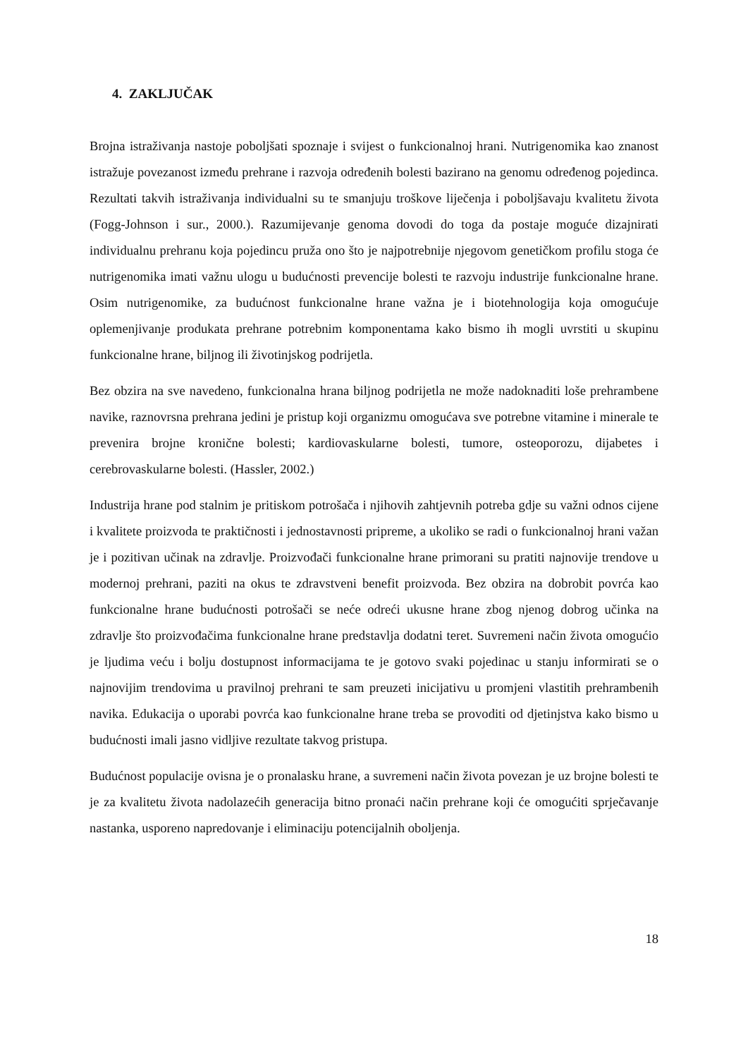4. ZAKLJUČAK
Brojna istraživanja nastoje poboljšati spoznaje i svijest o funkcionalnoj hrani. Nutrigenomika kao znanost istražuje povezanost između prehrane i razvoja određenih bolesti bazirano na genomu određenog pojedinca. Rezultati takvih istraživanja individualni su te smanjuju troškove liječenja i poboljšavaju kvalitetu života (Fogg-Johnson i sur., 2000.). Razumijevanje genoma dovodi do toga da postaje moguće dizajnirati individualnu prehranu koja pojedincu pruža ono što je najpotrebnije njegovom genetičkom profilu stoga će nutrigenomika imati važnu ulogu u budućnosti prevencije bolesti te razvoju industrije funkcionalne hrane. Osim nutrigenomike, za budućnost funkcionalne hrane važna je i biotehnologija koja omogućuje oplemenjivanje produkata prehrane potrebnim komponentama kako bismo ih mogli uvrstiti u skupinu funkcionalne hrane, biljnog ili životinjskog podrijetla.
Bez obzira na sve navedeno, funkcionalna hrana biljnog podrijetla ne može nadoknaditi loše prehrambene navike, raznovrsna prehrana jedini je pristup koji organizmu omogućava sve potrebne vitamine i minerale te prevenira brojne kronične bolesti; kardiovaskularne bolesti, tumore, osteoporozu, dijabetes i cerebrovaskularne bolesti. (Hassler, 2002.)
Industrija hrane pod stalnim je pritiskom potrošača i njihovih zahtjevnih potreba gdje su važni odnos cijene i kvalitete proizvoda te praktičnosti i jednostavnosti pripreme, a ukoliko se radi o funkcionalnoj hrani važan je i pozitivan učinak na zdravlje. Proizvođači funkcionalne hrane primorani su pratiti najnovije trendove u modernoj prehrani, paziti na okus te zdravstveni benefit proizvoda. Bez obzira na dobrobit povrća kao funkcionalne hrane budućnosti potrošači se neće odreći ukusne hrane zbog njenog dobrog učinka na zdravlje što proizvođačima funkcionalne hrane predstavlja dodatni teret. Suvremeni način života omogućio je ljudima veću i bolju dostupnost informacijama te je gotovo svaki pojedinac u stanju informirati se o najnovijim trendovima u pravilnoj prehrani te sam preuzeti inicijativu u promjeni vlastitih prehrambenih navika. Edukacija o uporabi povrća kao funkcionalne hrane treba se provoditi od djetinjstva kako bismo u budućnosti imali jasno vidljive rezultate takvog pristupa.
Budućnost populacije ovisna je o pronalasku hrane, a suvremeni način života povezan je uz brojne bolesti te je za kvalitetu života nadolazećih generacija bitno pronaći način prehrane koji će omogućiti sprječavanje nastanka, usporeno napredovanje i eliminaciju potencijalnih oboljenja.
18